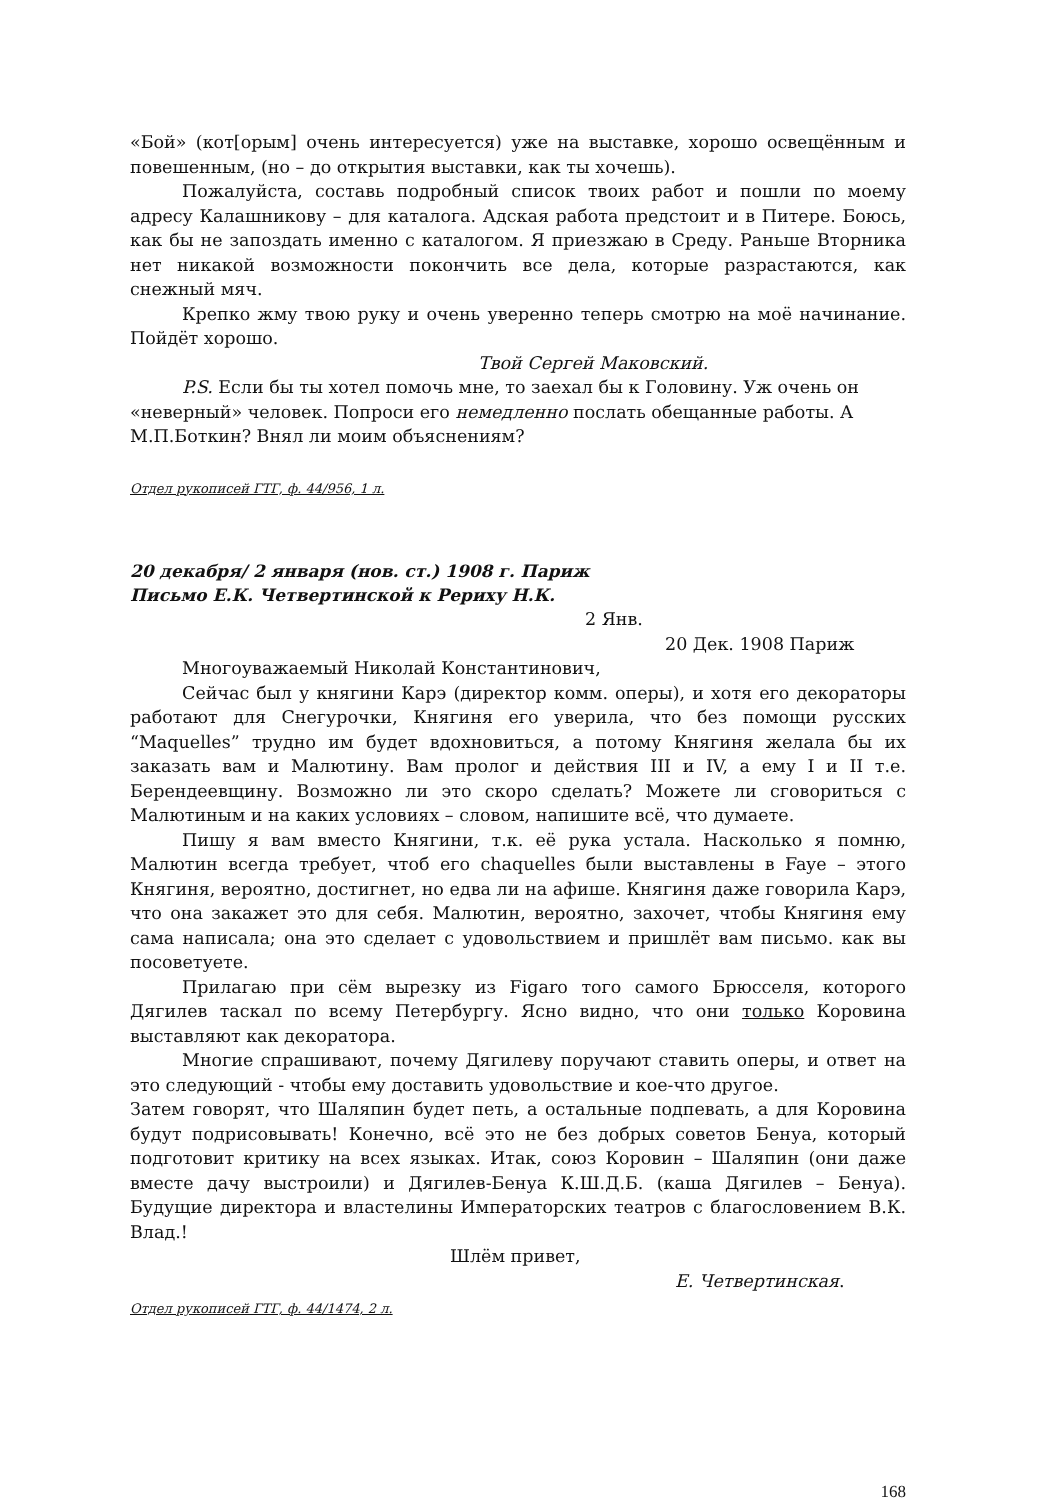«Бой» (кот[орым] очень интересуется) уже на выставке, хорошо освещённым и повешенным, (но – до открытия выставки, как ты хочешь).
Пожалуйста, составь подробный список твоих работ и пошли по моему адресу Калашникову – для каталога. Адская работа предстоит и в Питере. Боюсь, как бы не запоздать именно с каталогом. Я приезжаю в Среду. Раньше Вторника нет никакой возможности покончить все дела, которые разрастаются, как снежный мяч.
Крепко жму твою руку и очень уверенно теперь смотрю на моё начинание. Пойдёт хорошо.
Твой Сергей Маковский.
P.S. Если бы ты хотел помочь мне, то заехал бы к Головину. Уж очень он «неверный» человек. Попроси его немедленно послать обещанные работы. А М.П.Боткин? Внял ли моим объяснениям?
Отдел рукописей ГТГ, ф. 44/956, 1 л.
20 декабря/ 2 января (нов. ст.) 1908 г. Париж
Письмо Е.К. Четвертинской к Рериху Н.К.
2 Янв.
20 Дек. 1908 Париж
Многоуважаемый Николай Константинович,
Сейчас был у княгини Карэ (директор комм. оперы), и хотя его декораторы работают для Снегурочки, Княгиня его уверила, что без помощи русских “Maquelles” трудно им будет вдохновиться, а потому Княгиня желала бы их заказать вам и Малютину. Вам пролог и действия III и IV, а ему I и II т.е. Берендеевщину. Возможно ли это скоро сделать? Можете ли сговориться с Малютиным и на каких условиях – словом, напишите всё, что думаете.
Пишу я вам вместо Княгини, т.к. её рука устала. Насколько я помню, Малютин всегда требует, чтоб его chaquelles были выставлены в Faye – этого Княгиня, вероятно, достигнет, но едва ли на афише. Княгиня даже говорила Карэ, что она закажет это для себя. Малютин, вероятно, захочет, чтобы Княгиня ему сама написала; она это сделает с удовольствием и пришлёт вам письмо. как вы посоветуете.
Прилагаю при сём вырезку из Figaro того самого Брюсселя, которого Дягилев таскал по всему Петербургу. Ясно видно, что они только Коровина выставляют как декоратора.
Многие спрашивают, почему Дягилеву поручают ставить оперы, и ответ на это следующий - чтобы ему доставить удовольствие и кое-что другое.
Затем говорят, что Шаляпин будет петь, а остальные подпевать, а для Коровина будут подрисовывать! Конечно, всё это не без добрых советов Бенуа, который подготовит критику на всех языках. Итак, союз Коровин – Шаляпин (они даже вместе дачу выстроили) и Дягилев-Бенуа К.Ш.Д.Б. (каша Дягилев – Бенуа). Будущие директора и властелины Императорских театров с благословением В.К. Влад.!
Шлём привет,
Е. Четвертинская.
Отдел рукописей ГТГ, ф. 44/1474, 2 л.
168